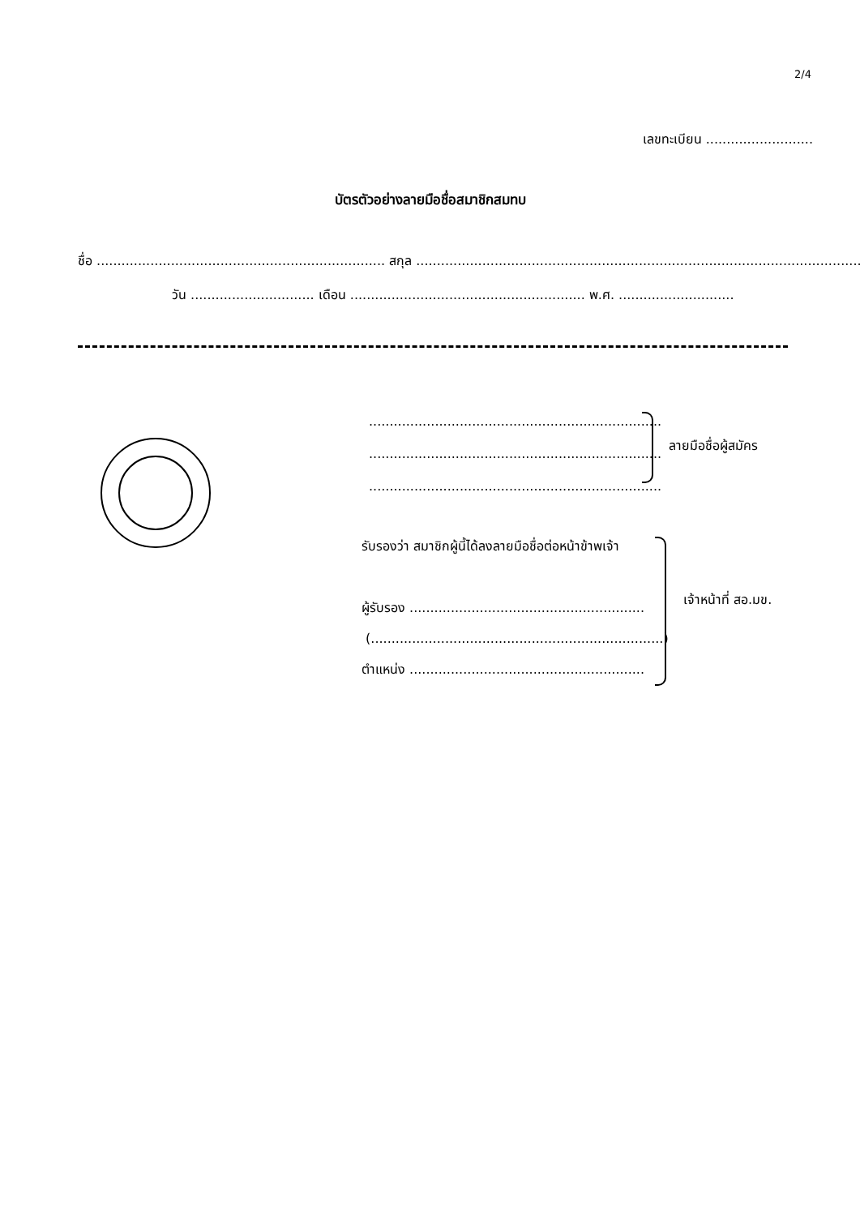2/4
เลขทะเบียน ..........................
บัตรตัวอย่างลายมือชื่อสมาชิกสมทบ
ชื่อ ...................................................................... สกุล ..............................................................................................................
วัน .............................. เดือน ......................................................... พ.ศ. ............................
.......................................................................
.......................................................................
.......................................................................
ลายมือชื่อผู้สมัคร
รับรองว่า สมาชิกผู้นี้ได้ลงลายมือชื่อต่อหน้าข้าพเจ้า
ผู้รับรอง .........................................................
(.......................................................................)
ตำแหน่ง .........................................................
เจ้าหน้าที่ สอ.มข.